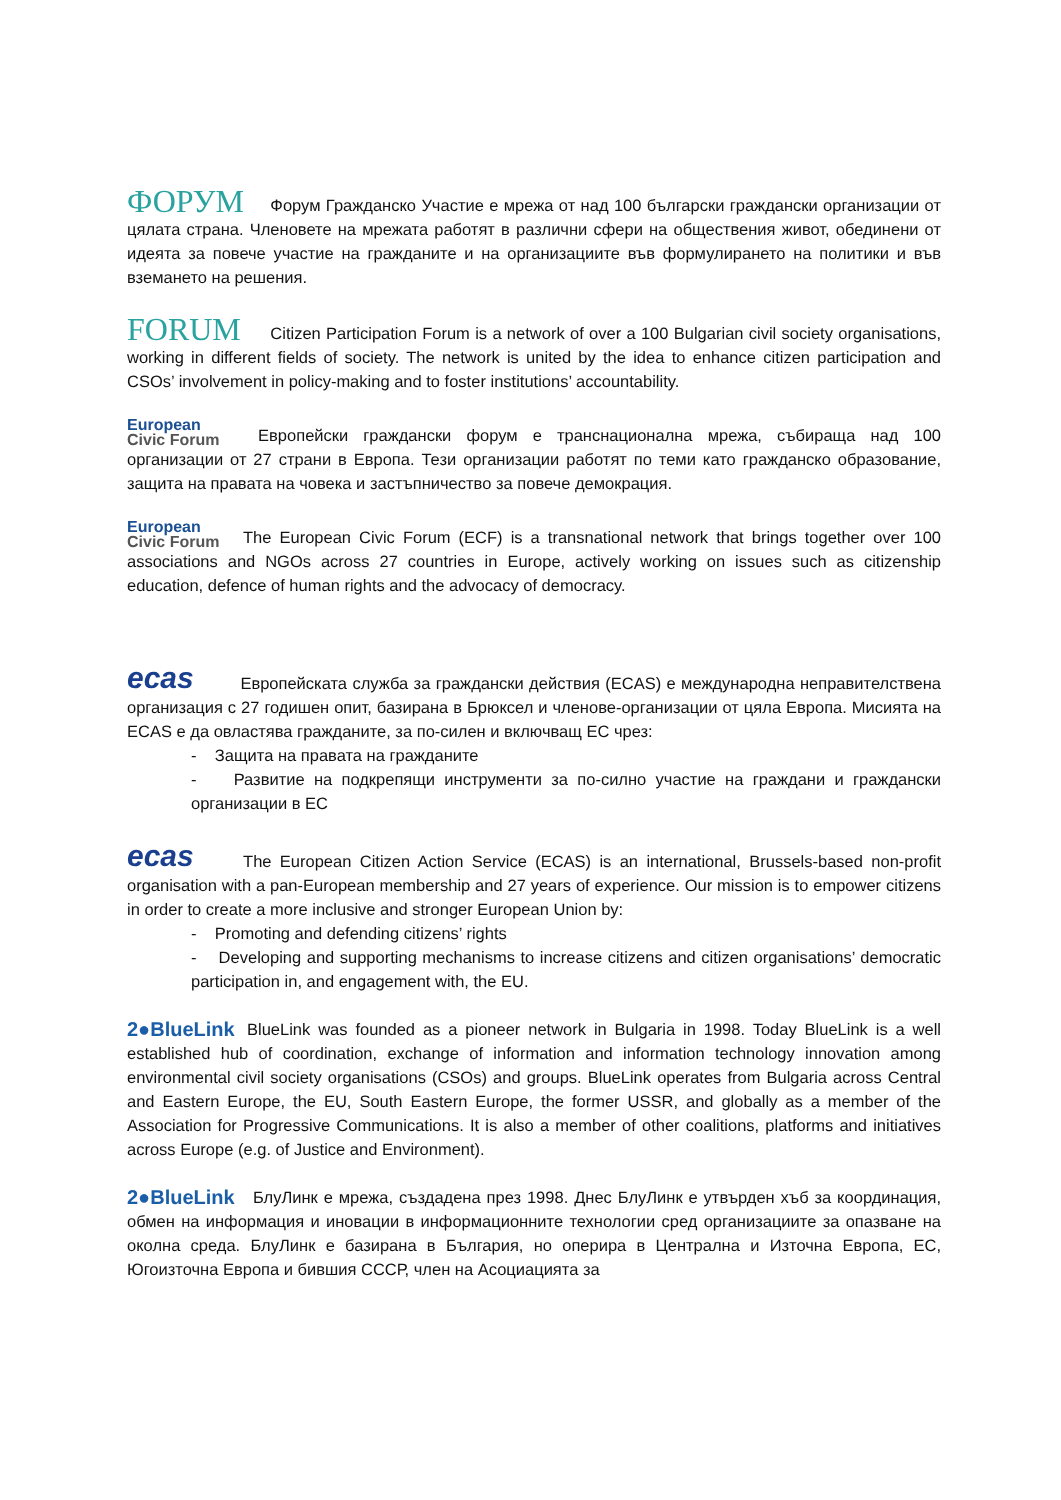ФОРУМ Форум Гражданско Участие е мрежа от над 100 български граждански организации от цялата страна. Членовете на мрежата работят в различни сфери на обществения живот, обединени от идеята за повече участие на гражданите и на организациите във формулирането на политики и във вземането на решения.
FORUM Citizen Participation Forum is a network of over a 100 Bulgarian civil society organisations, working in different fields of society. The network is united by the idea to enhance citizen participation and CSOs’ involvement in policy-making and to foster institutions’ accountability.
European
Civic Forum Европейски граждански форум е транснационална мрежа, събираща над 100 организации от 27 страни в Европа. Тези организации работят по теми като гражданско образование, защита на правата на човека и застъпничество за повече демокрация.
European
Civic Forum The European Civic Forum (ECF) is a transnational network that brings together over 100 associations and NGOs across 27 countries in Europe, actively working on issues such as citizenship education, defence of human rights and the advocacy of democracy.
ecas Европейската служба за граждански действия (ECAS) е международна неправителствена организация с 27 годишен опит, базирана в Брюксел и членове-организации от цяла Европа. Мисията на ECAS е да овластява гражданите, за по-силен и включващ ЕС чрез:
- Защита на правата на гражданите
- Развитие на подкрепящи инструменти за по-силно участие на граждани и граждански организации в ЕС
ecas The European Citizen Action Service (ECAS) is an international, Brussels-based non-profit organisation with a pan-European membership and 27 years of experience. Our mission is to empower citizens in order to create a more inclusive and stronger European Union by:
- Promoting and defending citizens’ rights
- Developing and supporting mechanisms to increase citizens and citizen organisations’ democratic participation in, and engagement with, the EU.
2●BlueLink BlueLink was founded as a pioneer network in Bulgaria in 1998. Today BlueLink is a well established hub of coordination, exchange of information and information technology innovation among environmental civil society organisations (CSOs) and groups. BlueLink operates from Bulgaria across Central and Eastern Europe, the EU, South Eastern Europe, the former USSR, and globally as a member of the Association for Progressive Communications. It is also a member of other coalitions, platforms and initiatives across Europe (e.g. of Justice and Environment).
2●BlueLink БлуЛинк е мрежа, създадена през 1998. Днес БлуЛинк е утвърден хъб за координация, обмен на информация и иновации в информационните технологии сред организациите за опазване на околна среда. БлуЛинк е базирана в България, но оперира в Централна и Източна Европа, ЕС, Югоизточна Европа и бившия СССР, член на Асоциацията за